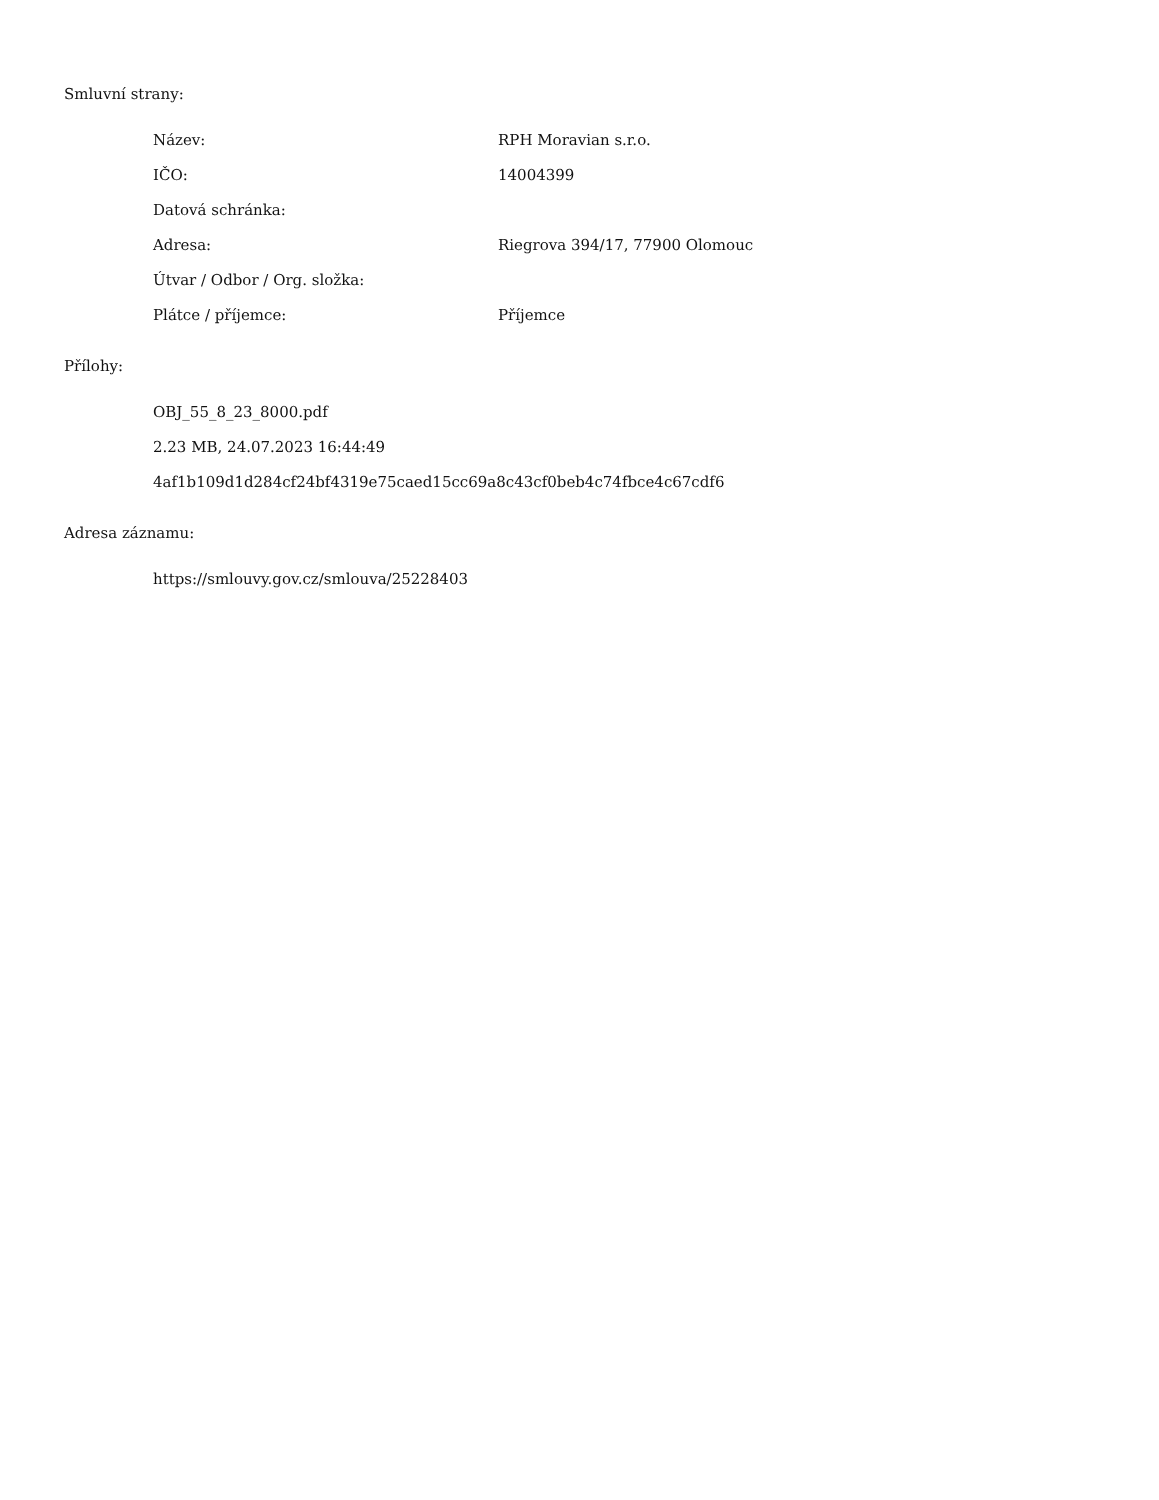Smluvní strany:
Název: RPH Moravian s.r.o.
IČO: 14004399
Datová schránka:
Adresa: Riegrova 394/17, 77900 Olomouc
Útvar / Odbor / Org. složka:
Plátce / příjemce: Příjemce
Přílohy:
OBJ_55_8_23_8000.pdf
2.23 MB, 24.07.2023 16:44:49
4af1b109d1d284cf24bf4319e75caed15cc69a8c43cf0beb4c74fbce4c67cdf6
Adresa záznamu:
https://smlouvy.gov.cz/smlouva/25228403